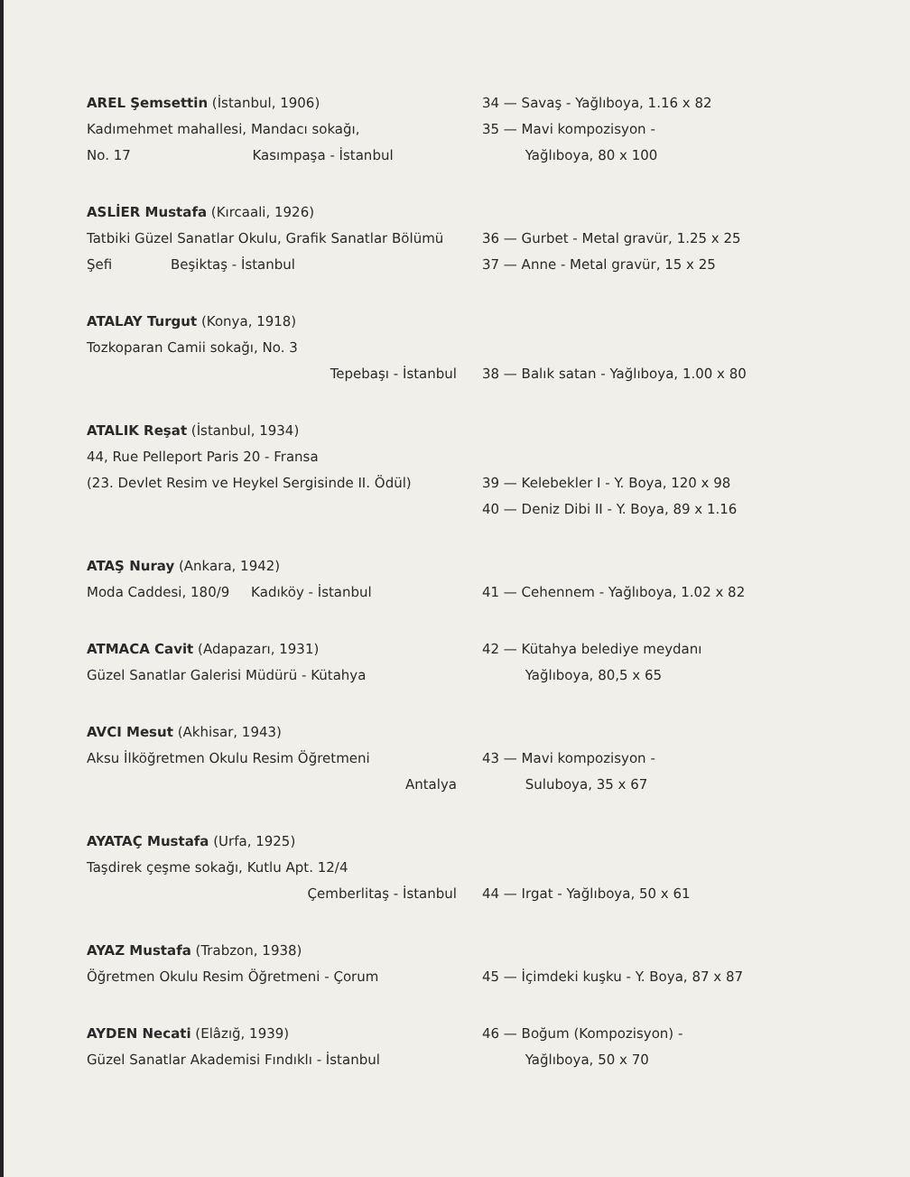AREL Şemsettin (İstanbul, 1906)
Kadımehmet mahallesi, Mandacı sokağı,
No. 17 Kasımpaşa - İstanbul
34 — Savaş - Yağlıboya, 1.16 x 82
35 — Mavi kompozisyon -
Yağlıboya, 80 x 100
ASLİER Mustafa (Kırcaali, 1926)
Tatbiki Güzel Sanatlar Okulu, Grafik Sanatlar Bölümü Şefi Beşiktaş - İstanbul
36 — Gurbet - Metal gravür, 1.25 x 25
37 — Anne - Metal gravür, 15 x 25
ATALAY Turgut (Konya, 1918)
Tozkoparan Camii sokağı, No. 3
Tepebaşı - İstanbul
38 — Balık satan - Yağlıboya, 1.00 x 80
ATALIK Reşat (İstanbul, 1934)
44, Rue Pelleport Paris 20 - Fransa
(23. Devlet Resim ve Heykel Sergisinde II. Ödül)
39 — Kelebekler I - Y. Boya, 120 x 98
40 — Deniz Dibi II - Y. Boya, 89 x 1.16
ATAŞ Nuray (Ankara, 1942)
Moda Caddesi, 180/9 Kadıköy - İstanbul
41 — Cehennem - Yağlıboya, 1.02 x 82
ATMACA Cavit (Adapazarı, 1931)
Güzel Sanatlar Galerisi Müdürü - Kütahya
42 — Kütahya belediye meydanı
Yağlıboya, 80,5 x 65
AVCI Mesut (Akhisar, 1943)
Aksu İlköğretmen Okulu Resim Öğretmeni
Antalya
43 — Mavi kompozisyon -
Suluboya, 35 x 67
AYATAÇ Mustafa (Urfa, 1925)
Taşdirek çeşme sokağı, Kutlu Apt. 12/4
Çemberlitaş - İstanbul
44 — Irgat - Yağlıboya, 50 x 61
AYAZ Mustafa (Trabzon, 1938)
Öğretmen Okulu Resim Öğretmeni - Çorum
45 — İçimdeki kuşku - Y. Boya, 87 x 87
AYDEN Necati (Elâzığ, 1939)
Güzel Sanatlar Akademisi Fındıklı - İstanbul
46 — Boğum (Kompozisyon) -
Yağlıboya, 50 x 70